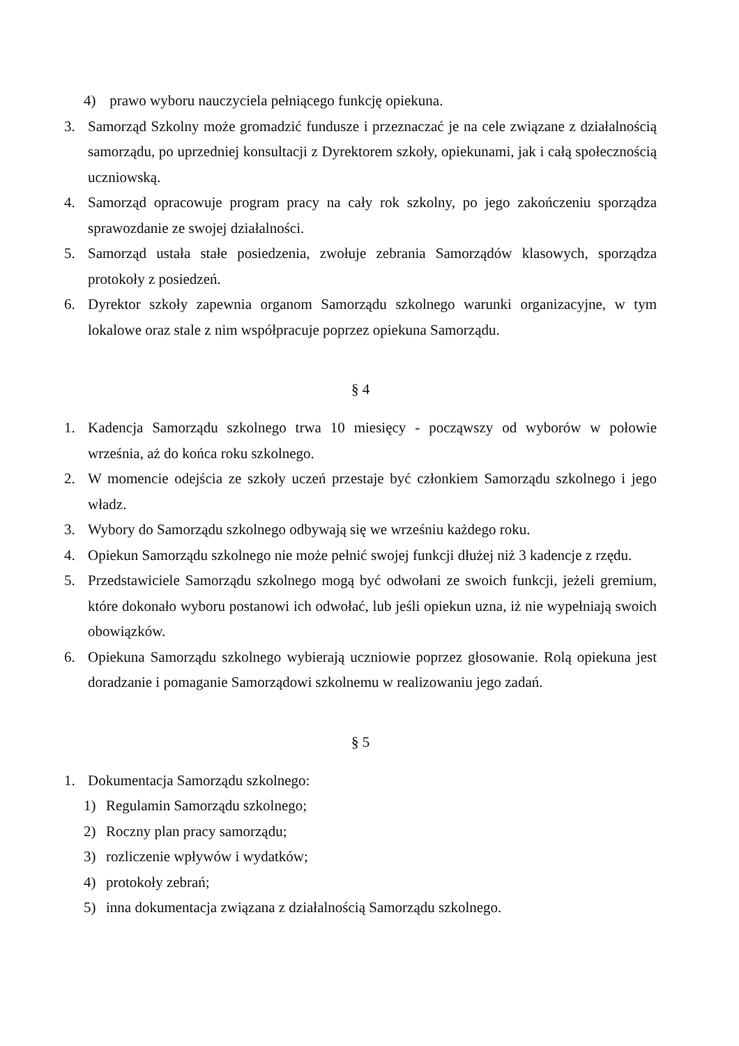4) prawo wyboru nauczyciela pełniącego funkcję opiekuna.
3. Samorząd Szkolny może gromadzić fundusze i przeznaczać je na cele związane z działalnością samorządu, po uprzedniej konsultacji z Dyrektorem szkoły, opiekunami, jak i całą społecznością uczniowską.
4. Samorząd opracowuje program pracy na cały rok szkolny, po jego zakończeniu sporządza sprawozdanie ze swojej działalności.
5. Samorząd ustała stałe posiedzenia, zwołuje zebrania Samorządów klasowych, sporządza protokoły z posiedzeń.
6. Dyrektor szkoły zapewnia organom Samorządu szkolnego warunki organizacyjne, w tym lokalowe oraz stale z nim współpracuje poprzez opiekuna Samorządu.
§ 4
1. Kadencja Samorządu szkolnego trwa 10 miesięcy - począwszy od wyborów w połowie września, aż do końca roku szkolnego.
2. W momencie odejścia ze szkoły uczeń przestaje być członkiem Samorządu szkolnego i jego władz.
3. Wybory do Samorządu szkolnego odbywają się we wrześniu każdego roku.
4. Opiekun Samorządu szkolnego nie może pełnić swojej funkcji dłużej niż 3 kadencje z rzędu.
5. Przedstawiciele Samorządu szkolnego mogą być odwołani ze swoich funkcji, jeżeli gremium, które dokonało wyboru postanowi ich odwołać, lub jeśli opiekun uzna, iż nie wypełniają swoich obowiązków.
6. Opiekuna Samorządu szkolnego wybierają uczniowie poprzez głosowanie. Rolą opiekuna jest doradzanie i pomaganie Samorządowi szkolnemu w realizowaniu jego zadań.
§ 5
1. Dokumentacja Samorządu szkolnego:
1) Regulamin Samorządu szkolnego;
2) Roczny plan pracy samorządu;
3) rozliczenie wpływów i wydatków;
4) protokoły zebrań;
5) inna dokumentacja związana z działalnością Samorządu szkolnego.